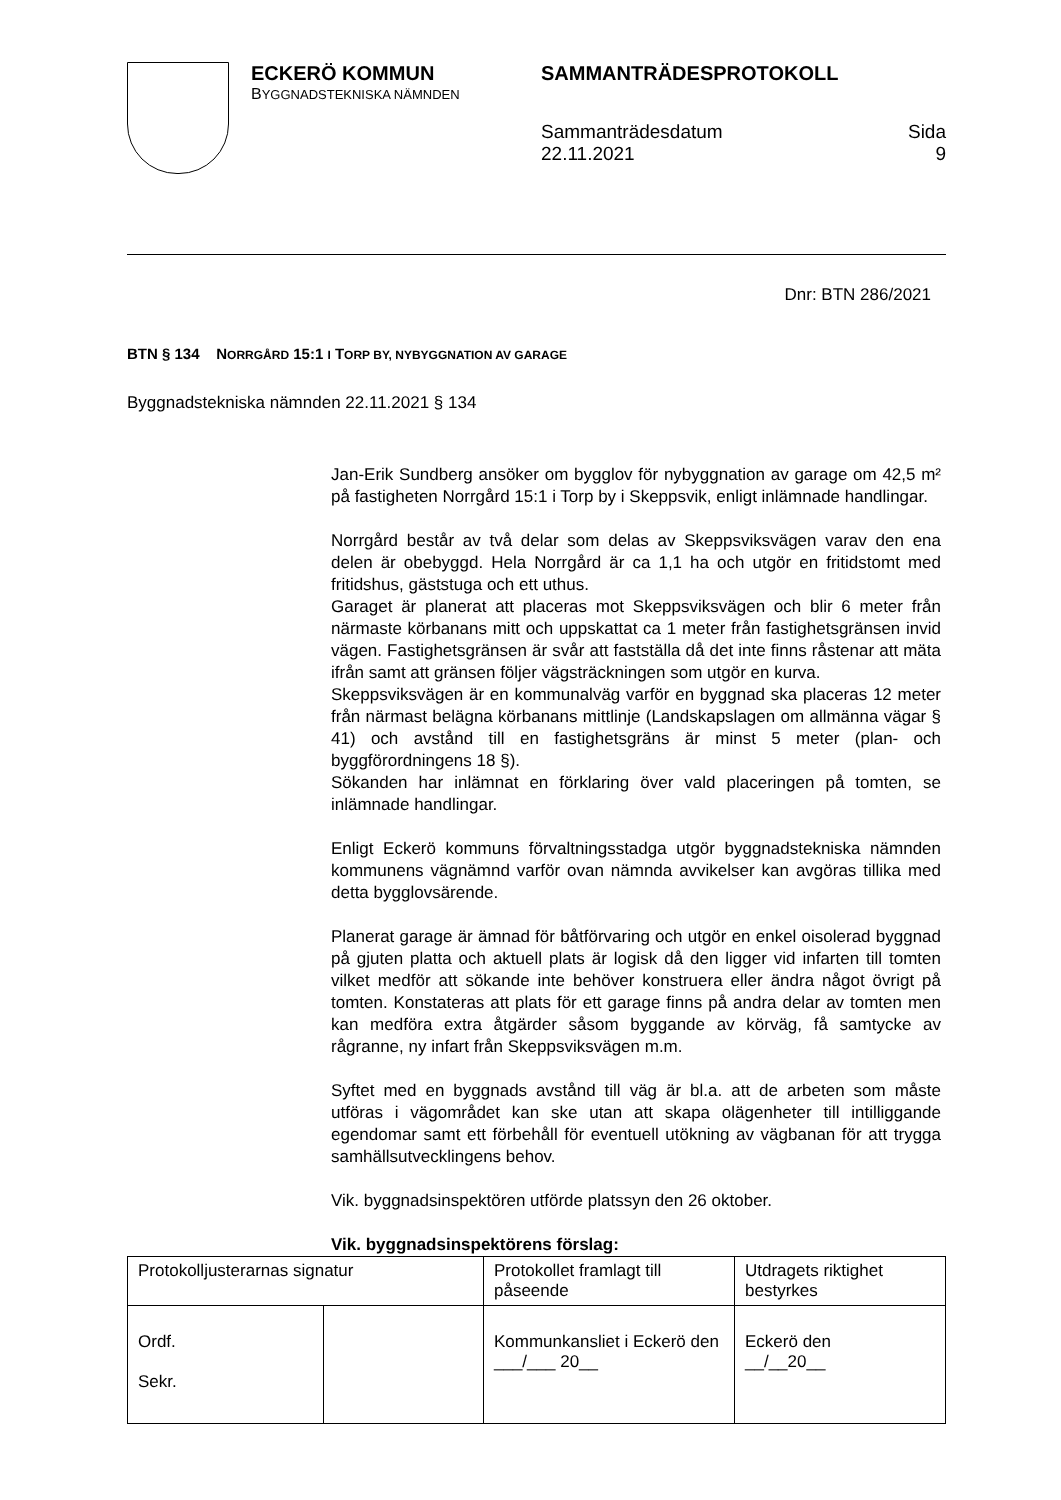ECKERÖ KOMMUN
BYGGNADSTEKNISKA NÄMNDEN
SAMMANTRÄDESPROTOKOLL
Sammanträdesdatum
22.11.2021
Sida
9
Dnr: BTN 286/2021
BTN § 134 NORRGÅRD 15:1 I TORP BY, NYBYGGNATION AV GARAGE
Byggnadstekniska nämnden 22.11.2021 § 134
Jan-Erik Sundberg ansöker om bygglov för nybyggnation av garage om 42,5 m² på fastigheten Norrgård 15:1 i Torp by i Skeppsvik, enligt inlämnade handlingar.
Norrgård består av två delar som delas av Skeppsviksvägen varav den ena delen är obebyggd. Hela Norrgård är ca 1,1 ha och utgör en fritidstomt med fritidshus, gäststuga och ett uthus.
Garaget är planerat att placeras mot Skeppsviksvägen och blir 6 meter från närmaste körbanans mitt och uppskattat ca 1 meter från fastighetsgränsen invid vägen. Fastighetsgränsen är svår att fastställa då det inte finns råstenar att mäta ifrån samt att gränsen följer vägsträckningen som utgör en kurva.
Skeppsviksvägen är en kommunalväg varför en byggnad ska placeras 12 meter från närmast belägna körbanans mittlinje (Landskapslagen om allmänna vägar § 41) och avstånd till en fastighetsgräns är minst 5 meter (plan- och byggförordningens 18 §).
Sökanden har inlämnat en förklaring över vald placeringen på tomten, se inlämnade handlingar.
Enligt Eckerö kommuns förvaltningsstadga utgör byggnadstekniska nämnden kommunens vägnämnd varför ovan nämnda avvikelser kan avgöras tillika med detta bygglovsärende.
Planerat garage är ämnad för båtförvaring och utgör en enkel oisolerad byggnad på gjuten platta och aktuell plats är logisk då den ligger vid infarten till tomten vilket medför att sökande inte behöver konstruera eller ändra något övrigt på tomten. Konstateras att plats för ett garage finns på andra delar av tomten men kan medföra extra åtgärder såsom byggande av körväg, få samtycke av rågranne, ny infart från Skeppsviksvägen m.m.
Syftet med en byggnads avstånd till väg är bl.a. att de arbeten som måste utföras i vägområdet kan ske utan att skapa olägenheter till intilliggande egendomar samt ett förbehåll för eventuell utökning av vägbanan för att trygga samhällsutvecklingens behov.
Vik. byggnadsinspektören utförde platssyn den 26 oktober.
Vik. byggnadsinspektörens förslag:
| Protokolljusterarnas signatur | | Protokollet framlagt till påseende | Utdragets riktighet bestyrkes |
| Ordf. Sekr. | | Kommunkansliet i Eckerö den ___/___ 20__ | Eckerö den __/__20__ |